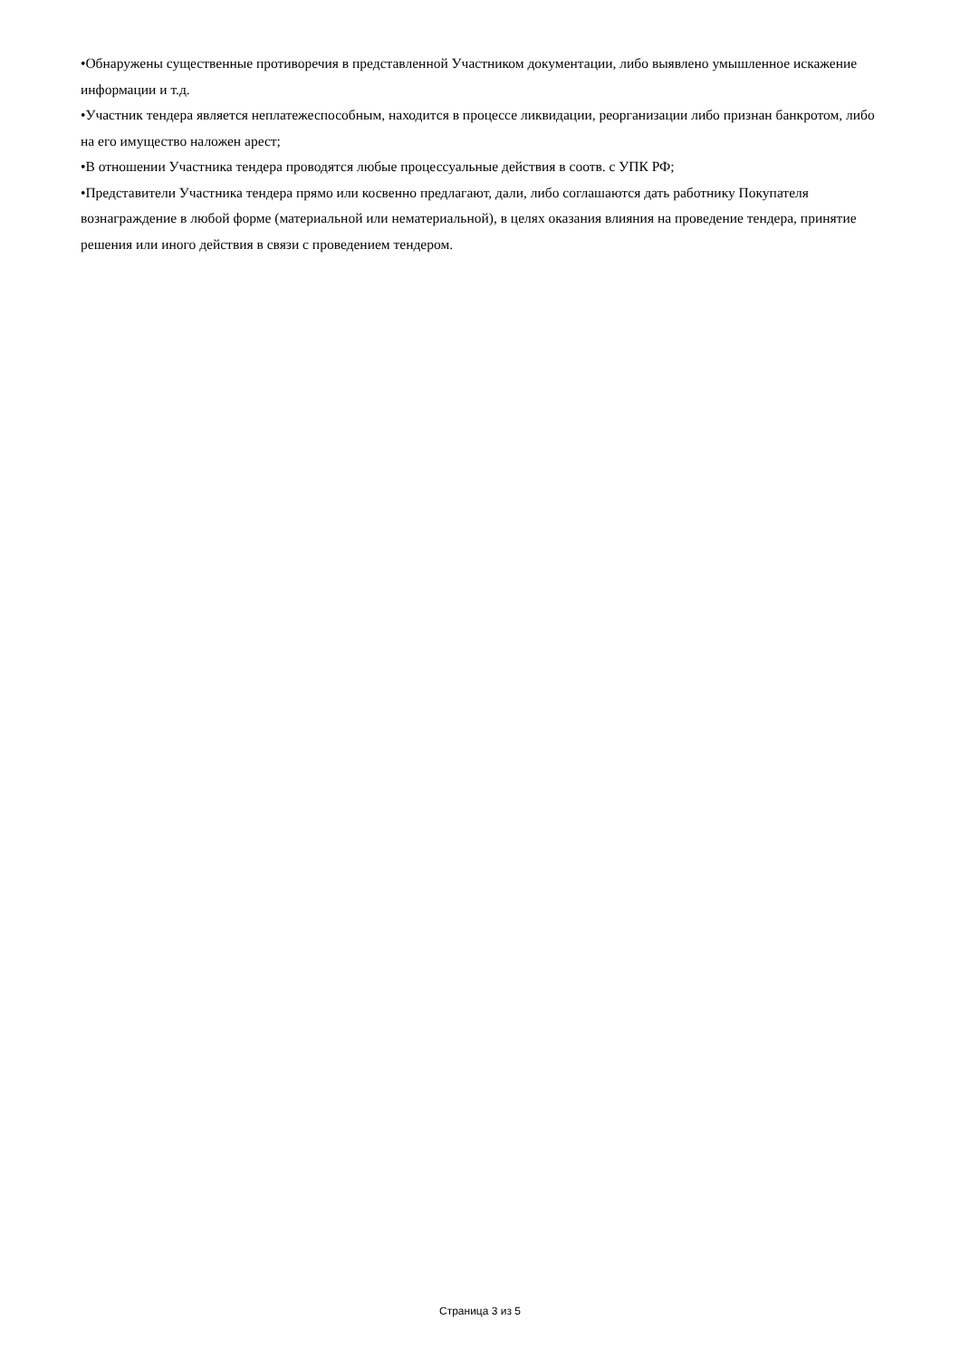•Обнаружены существенные противоречия в представленной Участником документации, либо выявлено умышленное искажение информации и т.д.
•Участник тендера является неплатежеспособным, находится в процессе ликвидации, реорганизации либо признан банкротом, либо на его имущество наложен арест;
•В отношении Участника тендера проводятся любые процессуальные действия в соотв. с УПК РФ;
•Представители Участника тендера прямо или косвенно предлагают, дали, либо соглашаются дать работнику Покупателя вознаграждение в любой форме (материальной или нематериальной), в целях оказания влияния на проведение тендера, принятие решения или иного действия в связи с проведением тендером.
Страница 3 из 5